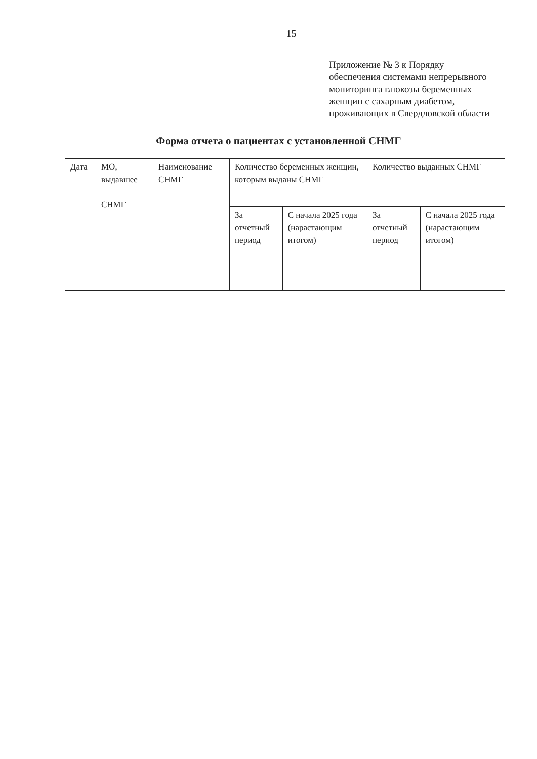15
Приложение № 3 к Порядку
обеспечения системами непрерывного
мониторинга глюкозы беременных
женщин с сахарным диабетом,
проживающих в Свердловской области
Форма отчета о пациентах с установленной СНМГ
| Дата | МО, выдавшее СНМГ | Наименование СНМГ | Количество беременных женщин, которым выданы СНМГ | | Количество выданных СНМГ | |
| | | | За отчетный период | С начала 2025 года (нарастающим итогом) | За отчетный период | С начала 2025 года (нарастающим итогом) |